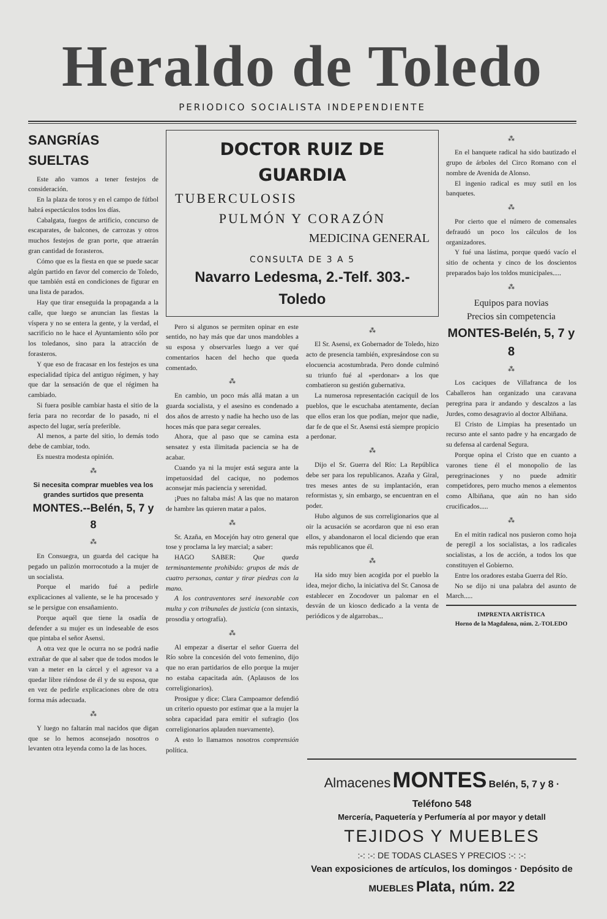Heraldo de Toledo
PERIODICO SOCIALISTA INDEPENDIENTE
SANGRÍAS SUELTAS
Este año vamos a tener festejos de consideración.
En la plaza de toros y en el campo de fútbol habrá espectáculos todos los días.
Cabalgata, fuegos de artificio, concurso de escaparates, de balcones, de carrozas y otros muchos festejos de gran porte, que atraerán gran cantidad de forasteros.
Cómo que es la fiesta en que se puede sacar algún partido en favor del comercio de Toledo, que también está en condiciones de figurar en una lista de parados.
Hay que tirar enseguida la propaganda a la calle, que luego se anuncian las fiestas la víspera y no se entera la gente, y la verdad, el sacrificio no le hace el Ayuntamiento sólo por los toledanos, sino para la atracción de forasteros.
Y que eso de fracasar en los festejos es una especialidad típica del antiguo régimen, y hay que dar la sensación de que el régimen ha cambiado.
Si fuera posible cambiar hasta el sitio de la feria para no recordar de lo pasado, ni el aspecto del lugar, sería preferible.
Al menos, a parte del sitio, lo demás todo debe de cambiar, todo.
Es nuestra modesta opinión.
⁂
Si necesita comprar muebles vea los grandes surtidos que presenta
MONTES.--Belén, 5, 7 y 8
⁂
En Consuegra, un guarda del cacique ha pegado un palizón morrocotudo a la mujer de un socialista.
Porque el marido fué a pedirle explicaciones al valiente, se le ha procesado y se le persigue con ensañamiento.
Porque aquél que tiene la osadía de defender a su mujer es un indeseable de esos que pintaba el señor Asensi.
A otra vez que le ocurra no se podrá nadie extrañar de que al saber que de todos modos le van a meter en la cárcel y el agresor va a quedar libre riéndose de él y de su esposa, que en vez de pedirle explicaciones obre de otra forma más adecuada.
⁂
Y luego no faltarán mal nacidos que digan que se lo hemos aconsejado nosotros o levanten otra leyenda como la de las hoces.
DOCTOR RUIZ DE GUARDIA
TUBERCULOSIS
PULMÓN Y CORAZÓN
MEDICINA GENERAL
CONSULTA DE 3 A 5
Navarro Ledesma, 2.-Telf. 303.-Toledo
Pero si algunos se permiten opinar en este sentido, no hay más que dar unos mandobles a su esposa y observarles luego a ver qué comentarios hacen del hecho que queda comentado.
⁂
En cambio, un poco más allá matan a un guarda socialista, y el asesino es condenado a dos años de arresto y nadie ha hecho uso de las hoces más que para segar cereales.
Ahora, que al paso que se camina esta sensatez y esta ilimitada paciencia se ha de acabar.
Cuando ya ni la mujer está segura ante la impetuosidad del cacique, no podemos aconsejar más paciencia y serenidad.
¡Pues no faltaba más! A las que no mataron de hambre las quieren matar a palos.
⁂
Sr. Azaña, en Mocejón hay otro general que tose y proclama la ley marcial; a saber:
HAGO SABER: Que queda terminantemente prohibido: grupos de más de cuatro personas, cantar y tirar piedras con la mano.
A los contraventores seré inexorable con multa y con tribunales de justicia (con sintaxis, prosodia y ortografía).
⁂
Al empezar a disertar el señor Guerra del Río sobre la concesión del voto femenino, dijo que no eran partidarios de ello porque la mujer no estaba capacitada aún. (Aplausos de los correligionarios).
Prosigue y dice: Clara Campoamor defendió un criterio opuesto por estimar que a la mujer la sobra capacidad para emitir el sufragio (los correligionarios aplauden nuevamente).
A esto lo llamamos nosotros comprensión política.
⁂
El Sr. Asensi, ex Gobernador de Toledo, hizo acto de presencia también, expresándose con su elocuencia acostumbrada. Pero donde culminó su triunfo fué al «perdonar» a los que combatieron su gestión gubernativa.
La numerosa representación caciquil de los pueblos, que le escuchaba atentamente, decían que ellos eran los que podían, mejor que nadie, dar fe de que el Sr. Asensi está siempre propicio a perdonar.
⁂
Dijo el Sr. Guerra del Río: La República debe ser para los republicanos. Azaña y Giral, tres meses antes de su implantación, eran reformistas y, sin embargo, se encuentran en el poder.
Hubo algunos de sus correligionarios que al oir la acusación se acordaron que ni eso eran ellos, y abandonaron el local diciendo que eran más republicanos que él.
⁂
Ha sido muy bien acogida por el pueblo la idea, mejor dicho, la iniciativa del Sr. Canosa de establecer en Zocodover un palomar en el desván de un kiosco dedicado a la venta de periódicos y de algarrobas...
⁂
En el banquete radical ha sido bautizado el grupo de árboles del Circo Romano con el nombre de Avenida de Alonso.
El ingenio radical es muy sutil en los banquetes.
⁂
Por cierto que el número de comensales defraudó un poco los cálculos de los organizadores.
Y fué una lástima, porque quedó vacío el sitio de ochenta y cinco de los doscientos preparados bajo los toldos municipales.....
⁂
Equipos para novias
Precios sin competencia
MONTES-Belén, 5, 7 y 8
⁂
Los caciques de Villafranca de los Caballeros han organizado una caravana peregrina para ir andando y descalzos a las Jurdes, como desagravio al doctor Albiñana.
El Cristo de Limpias ha presentado un recurso ante el santo padre y ha encargado de su defensa al cardenal Segura.
Porque opina el Cristo que en cuanto a varones tiene él el monopolio de las peregrinaciones y no puede admitir competidores, pero mucho menos a elementos como Albiñana, que aún no han sido crucificados.....
⁂
En el mitin radical nos pusieron como hoja de peregil a los socialistas, a los radicales socialistas, a los de acción, a todos los que constituyen el Gobierno.
Entre los oradores estaba Guerra del Río.
No se dijo ni una palabra del asunto de March.....
IMPRENTA ARTÍSTICA
Horno de la Magdalena, núm. 2.-TOLEDO
Almacenes MONTES Belén, 5, 7 y 8 · Teléfono 548
Mercería, Paquetería y Perfumería al por mayor y detall
TEJIDOS Y MUEBLES
:-: :-: DE TODAS CLASES Y PRECIOS :-: :-:
Vean exposiciones de artículos, los domingos · Depósito de MUEBLES Plata, núm. 22